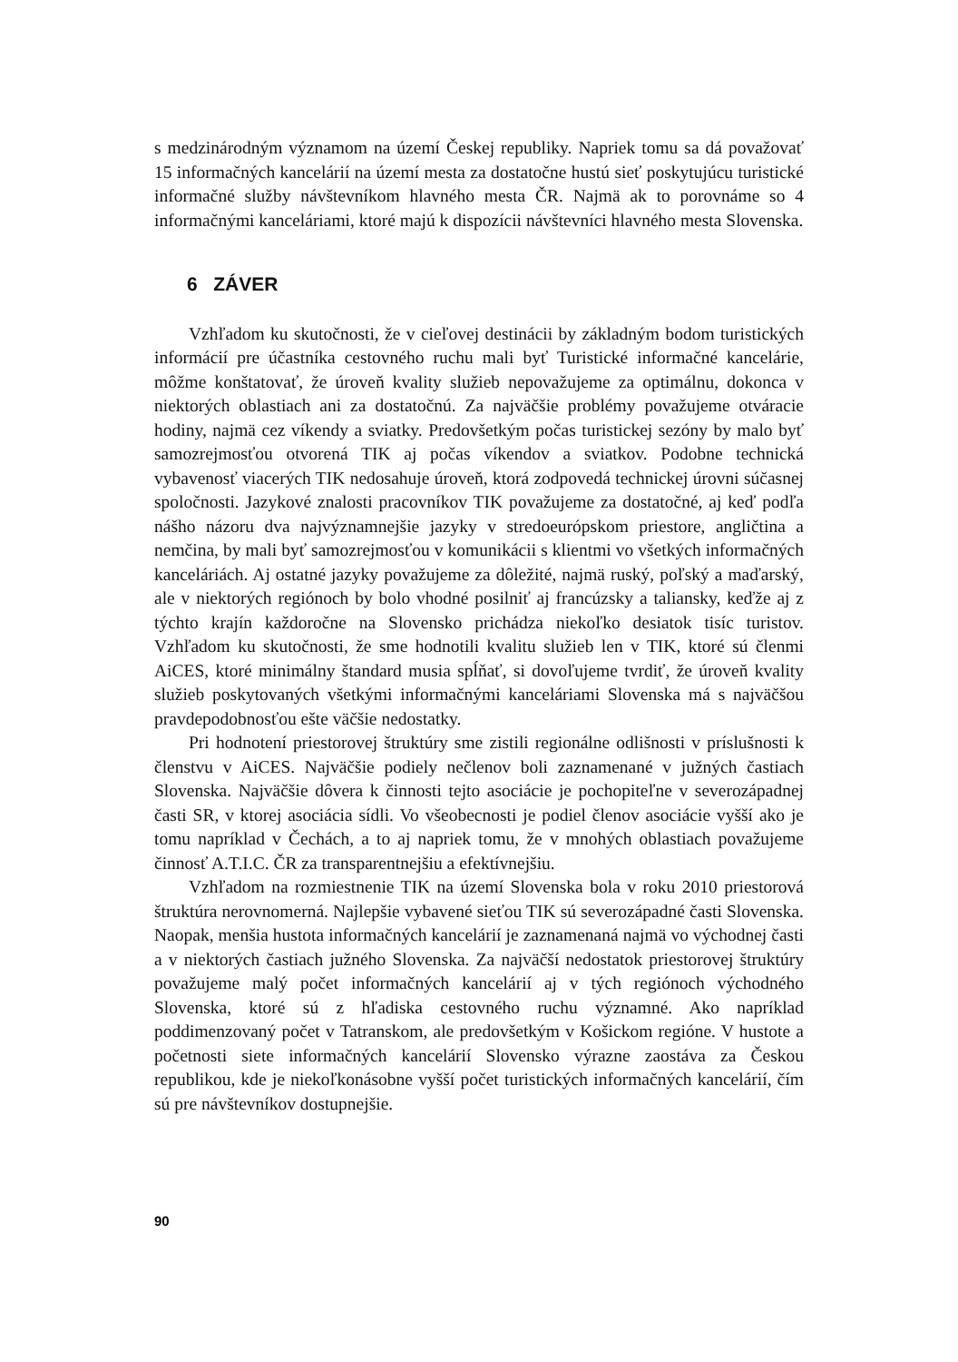s medzinárodným významom na území Českej republiky. Napriek tomu sa dá považovať 15 informačných kancelárií na území mesta za dostatočne hustú sieť poskytujúcu turistické informačné služby návštevníkom hlavného mesta ČR. Najmä ak to porovnáme so 4 informačnými kanceláriami, ktoré majú k dispozícii návštevníci hlavného mesta Slovenska.
6 ZÁVER
Vzhľadom ku skutočnosti, že v cieľovej destinácii by základným bodom turistických informácií pre účastníka cestovného ruchu mali byť Turistické informačné kancelárie, môžme konštatovať, že úroveň kvality služieb nepovažujeme za optimálnu, dokonca v niektorých oblastiach ani za dostatočnú. Za najväčšie problémy považujeme otváracie hodiny, najmä cez víkendy a sviatky. Predovšetkým počas turistickej sezóny by malo byť samozrejmosťou otvorená TIK aj počas víkendov a sviatkov. Podobne technická vybavenosť viacerých TIK nedosahuje úroveň, ktorá zodpovedá technickej úrovni súčasnej spoločnosti. Jazykové znalosti pracovníkov TIK považujeme za dostatočné, aj keď podľa nášho názoru dva najvýznamnejšie jazyky v stredoeurópskom priestore, angličtina a nemčina, by mali byť samozrejmosťou v komunikácii s klientmi vo všetkých informačných kanceláriách. Aj ostatné jazyky považujeme za dôležité, najmä ruský, poľský a maďarský, ale v niektorých regiónoch by bolo vhodné posilniť aj francúzsky a taliansky, keďže aj z týchto krajín každoročne na Slovensko prichádza niekoľko desiatok tisíc turistov. Vzhľadom ku skutočnosti, že sme hodnotili kvalitu služieb len v TIK, ktoré sú členmi AiCES, ktoré minimálny štandard musia spĺňať, si dovoľujeme tvrdiť, že úroveň kvality služieb poskytovaných všetkými informačnými kanceláriami Slovenska má s najväčšou pravdepodobnosťou ešte väčšie nedostatky.
Pri hodnotení priestorovej štruktúry sme zistili regionálne odlišnosti v príslušnosti k členstvu v AiCES. Najväčšie podiely nečlenov boli zaznamenané v južných častiach Slovenska. Najväčšie dôvera k činnosti tejto asociácie je pochopiteľne v severozápadnej časti SR, v ktorej asociácia sídli. Vo všeobecnosti je podiel členov asociácie vyšší ako je tomu napríklad v Čechách, a to aj napriek tomu, že v mnohých oblastiach považujeme činnosť A.T.I.C. ČR za transparentnejšiu a efektívnejšiu.
Vzhľadom na rozmiestnenie TIK na území Slovenska bola v roku 2010 priestorová štruktúra nerovnomerná. Najlepšie vybavené sieťou TIK sú severozápadné časti Slovenska. Naopak, menšia hustota informačných kancelárií je zaznamenaná najmä vo východnej časti a v niektorých častiach južného Slovenska. Za najväčší nedostatok priestorovej štruktúry považujeme malý počet informačných kancelárií aj v tých regiónoch východného Slovenska, ktoré sú z hľadiska cestovného ruchu významné. Ako napríklad poddimenzovaný počet v Tatranskom, ale predovšetkým v Košickom regióne. V hustote a početnosti siete informačných kancelárií Slovensko výrazne zaostáva za Českou republikou, kde je niekoľkonásobne vyšší počet turistických informačných kancelárií, čím sú pre návštevníkov dostupnejšie.
90